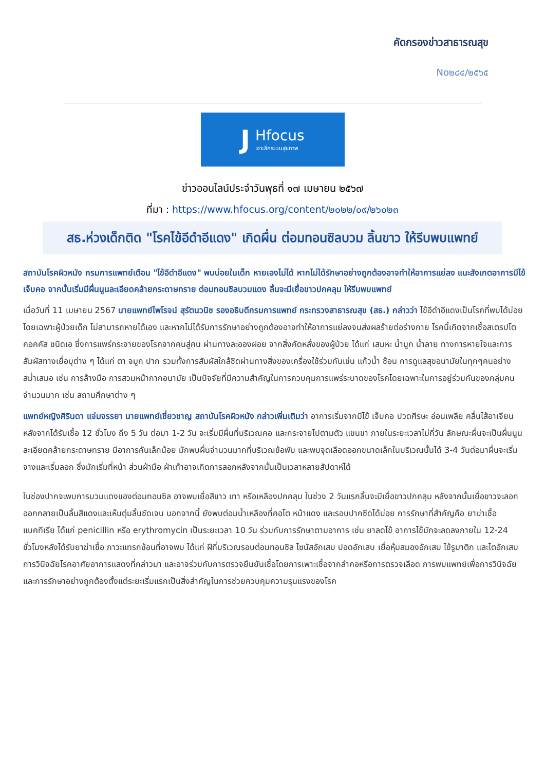คัดกรองข่าวสาธารณสุข
No๒๘๔/๒๕๖๕
J
Hfocus
เจาะลึกระบบสุขภาพ
ข่าวออนไลน์ประจำวันพุธที่ ๑๗ เมษายน ๒๕๖๗
ที่มา : https://www.hfocus.org/content/๒๐๒๒/๐๙/๒๖๐๒๓
สธ.ห่วงเด็กติด "โรคไข้อีดำอีแดง" เกิดผื่น ต่อมทอนซิลบวม ลิ้นขาว ให้รีบพบแพทย์
สถาบันโรคผิวหนัง กรมการแพทย์เตือน "ไข้อีดำอีแดง" พบบ่อยในเด็ก หายเองไม่ได้ หากไม่ได้รักษาอย่างถูกต้องอาจทำให้อาการแย่ลง แนะสังเกตอาการมีไข้ เจ็บคอ จากนั้นเริ่มมีผื่นนูนละเอียดคล้ายกระดาษทราย ต่อมทอนซิลบวมแดง ลิ้นจะมีเยื่อขาวปกคลุม ให้รีบพบแพทย์
เมื่อวันที่ 11 เมษายน 2567 นายแพทย์ไพโรจน์ สุรัตนวนิช รองอธิบดีกรมการแพทย์ กระทรวงสาธารณสุข (สธ.) กล่าวว่า ไข้อีดำอีแดงเป็นโรคที่พบได้บ่อยโดยเฉพาะผู้ป่วยเด็ก ไม่สามารถหายได้เอง และหากไม่ได้รับการรักษาอย่างถูกต้องอาจทำให้อาการแย่ลงจนส่งผลร้ายต่อร่างกาย โรคนี้เกิดจากเชื้อสเตรปโตคอคคัส ชนิดเอ ซึ่งการแพร่กระจายของโรคจากคนสู่คน ผ่านทางละอองฝอย จากสิ่งคัดหลั่งของผู้ป่วย ได้แก่ เสมหะ น้ำมูก น้ำลาย ทางการหายใจและการสัมผัสทางเยื่อบุต่าง ๆ ได้แก่ ตา จมูก ปาก รวมทั้งการสัมผัสใกล้ชิดผ่านทางสิ่งของเครื่องใช้ร่วมกันเช่น แก้วน้ำ ช้อน การดูแลสุขอนามัยในทุกๆคนอย่างสม่ำเสมอ เช่น การล้างมือ การสวมหน้ากากอนามัย เป็นปัจจัยที่มีความสำคัญในการควบคุมการแพร่ระบาดของโรคโดยเฉพาะในการอยู่ร่วมกันของกลุ่มคนจำนวนมาก เช่น สถานศึกษาต่าง ๆ
แพทย์หญิงศิรินดา แจ่มจรรยา นายแพทย์เชี่ยวชาญ สถาบันโรคผิวหนัง กล่าวเพิ่มเติมว่า อาการเริ่มจากมีไข้ เจ็บคอ ปวดศีรษะ อ่อนเพลีย คลื่นไส้อาเจียน หลังจากได้รับเชื้อ 12 ชั่วโมง ถึง 5 วัน ต่อมา 1-2 วัน จะเริ่มมีผื่นที่บริเวณคอ และกระจายไปตามตัว แขนขา ภายในระยะเวลาไม่กี่วัน ลักษณะผื่นจะเป็นผื่นนูนละเอียดคล้ายกระดาษทราย มีอาการคันเล็กน้อย มักพบผื่นจำนวนมากที่บริเวณข้อพับ และพบจุดเลือดออกขนาดเล็กในบริเวณนั้นได้ 3-4 วันต่อมาผื่นจะเริ่มจางและเริ่มลอก ซึ่งมักเริ่มที่หน้า ส่วนฝ่ามือ ฝ่าเท้าอาจเกิดการลอกหลังจากนั้นเป็นเวลาหลายสัปดาห์ได้
ในช่องปากจะพบการบวมแดงของต่อมทอนซิล อาจพบเยื่อสีขาว เทา หรือเหลืองปกคลุม ในช่วง 2 วันแรกลิ้นจะมีเยื่อขาวปกคลุม หลังจากนั้นเยื่อขาวจะลอกออกกลายเป็นลิ้นสีแดงและเห็นตุ่มลิ้นชัดเจน นอกจากนี้ ยังพบต่อมน้ำเหลืองที่คอโต หน้าแดง และรอบปากซีดได้บ่อย การรักษาที่สำคัญคือ ยาฆ่าเชื้อแบคทีเรีย ได้แก่ penicillin หรือ erythromycin เป็นระยะเวลา 10 วัน ร่วมกับการรักษาตามอาการ เช่น ยาลดไข้ อาการไข้มักจะลดลงภายใน 12-24 ชั่วโมงหลังได้รับยาฆ่าเชื้อ ภาวะแทรกซ้อนที่อาจพบ ได้แก่ ฝีที่บริเวณรอบต่อมทอนซิล ไซนัสอักเสบ ปอดอักเสบ เยื่อหุ้มสมองอักเสบ ไข้รูมาติก และไตอักเสบ การวินิจฉัยโรคอาศัยอาการแสดงที่กล่าวมา และอาจร่วมกับการตรวจยืนยันเชื้อโดยการเพาะเชื้อจากลำคอหรือการตรวจเลือด การพบแพทย์เพื่อการวินิจฉัยและการรักษาอย่างถูกต้องตั้งแต่ระยะเริ่มแรกเป็นสิ่งสำคัญในการช่วยควบคุมความรุนแรงของโรค